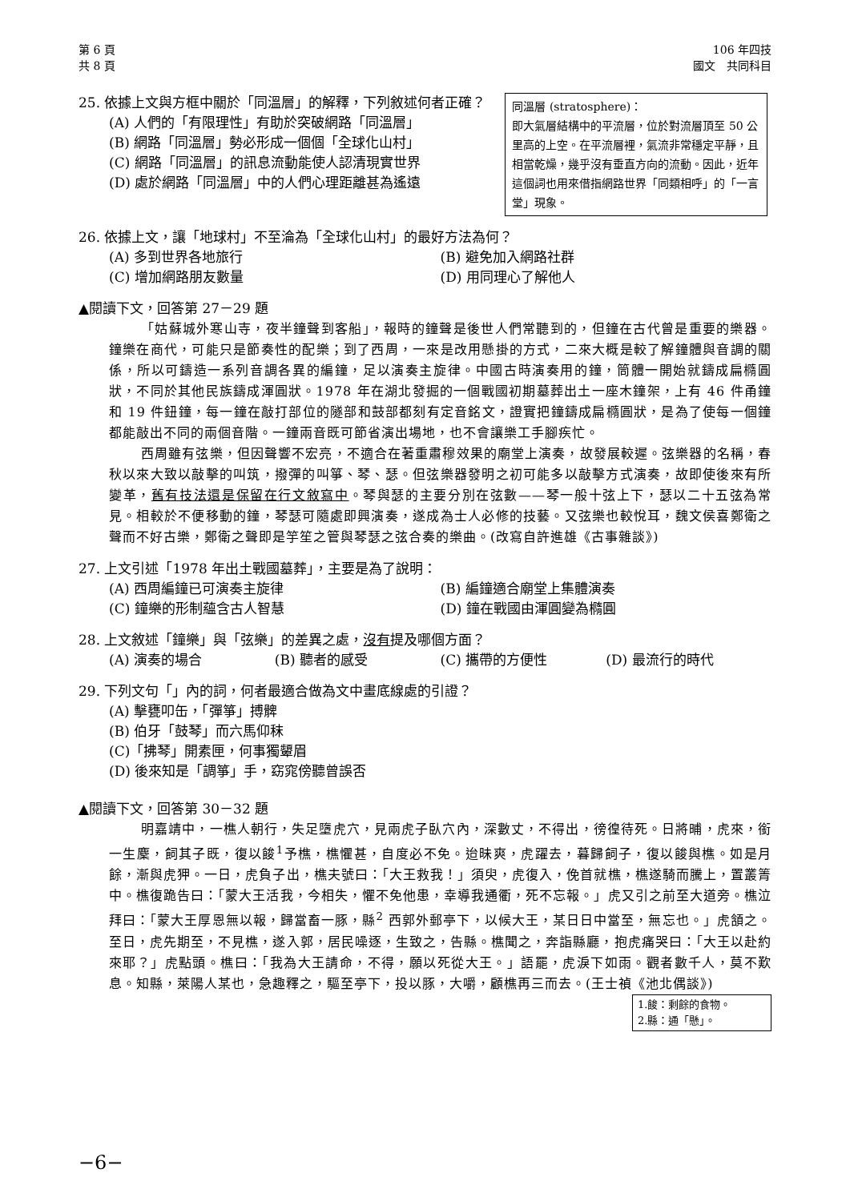第 6 頁
共 8 頁
106 年四技
國文　共同科目
25. 依據上文與方框中關於「同溫層」的解釋，下列敘述何者正確？
(A) 人們的「有限理性」有助於突破網路「同溫層」
(B) 網路「同溫層」勢必形成一個個「全球化山村」
(C) 網路「同溫層」的訊息流動能使人認清現實世界
(D) 處於網路「同溫層」中的人們心理距離甚為遙遠
同溫層 (stratosphere)：
即大氣層結構中的平流層，位於對流層頂至 50 公里高的上空。在平流層裡，氣流非常穩定平靜，且相當乾燥，幾乎沒有垂直方向的流動。因此，近年這個詞也用來借指網路世界「同類相呼」的「一言堂」現象。
26. 依據上文，讓「地球村」不至淪為「全球化山村」的最好方法為何？
(A) 多到世界各地旅行 (B) 避免加入網路社群 (C) 增加網路朋友數量 (D) 用同理心了解他人
▲閱讀下文，回答第 27－29 題
「姑蘇城外寒山寺，夜半鐘聲到客船」，報時的鐘聲是後世人們常聽到的，但鐘在古代曾是重要的樂器。鐘樂在商代，可能只是節奏性的配樂；到了西周，一來是改用懸掛的方式，二來大概是較了解鐘體與音調的關係，所以可鑄造一系列音調各異的編鐘，足以演奏主旋律。中國古時演奏用的鐘，筒體一開始就鑄成扁橢圓狀，不同於其他民族鑄成渾圓狀。1978 年在湖北發掘的一個戰國初期墓葬出土一座木鐘架，上有 46 件甬鐘和 19 件鈕鐘，每一鐘在敲打部位的隧部和鼓部都刻有定音銘文，證實把鐘鑄成扁橢圓狀，是為了使每一個鐘都能敲出不同的兩個音階。一鐘兩音既可節省演出場地，也不會讓樂工手腳疾忙。
西周雖有弦樂，但因聲響不宏亮，不適合在著重肅穆效果的廟堂上演奏，故發展較遲。弦樂器的名稱，春秋以來大致以敲擊的叫筑，撥彈的叫箏、琴、瑟。但弦樂器發明之初可能多以敲擊方式演奏，故即使後來有所變革，舊有技法還是保留在行文敘寫中。琴與瑟的主要分別在弦數——琴一般十弦上下，瑟以二十五弦為常見。相較於不便移動的鐘，琴瑟可隨處即興演奏，遂成為士人必修的技藝。又弦樂也較悅耳，魏文侯喜鄭衛之聲而不好古樂，鄭衛之聲即是竽笙之管與琴瑟之弦合奏的樂曲。(改寫自許進雄《古事雜談》)
27. 上文引述「1978 年出土戰國墓葬」，主要是為了說明：
(A) 西周編鐘已可演奏主旋律 (B) 編鐘適合廟堂上集體演奏 (C) 鐘樂的形制蘊含古人智慧 (D) 鐘在戰國由渾圓變為橢圓
28. 上文敘述「鐘樂」與「弦樂」的差異之處，沒有提及哪個方面？
(A) 演奏的場合 (B) 聽者的感受 (C) 攜帶的方便性 (D) 最流行的時代
29. 下列文句「」內的詞，何者最適合做為文中畫底線處的引證？
(A) 擊甕叩缶，「彈箏」搏髀
(B) 伯牙「鼓琴」而六馬仰秣
(C)「拂琴」開素匣，何事獨顰眉
(D) 後來知是「調箏」手，窈窕傍聽曾誤否
▲閱讀下文，回答第 30－32 題
明嘉靖中，一樵人朝行，失足墮虎穴，見兩虎子臥穴內，深數丈，不得出，徬徨待死。日將晡，虎來，銜一生麇，飼其子既，復以餕<sup>1</sup>予樵，樵懼甚，自度必不免。迨昧爽，虎躍去，暮歸飼子，復以餕與樵。如是月餘，漸與虎狎。一日，虎負子出，樵夫號曰：「大王救我！」須臾，虎復入，俛首就樵，樵遂騎而騰上，置叢箐中。樵復跪告曰：「蒙大王活我，今相失，懼不免他患，幸導我通衢，死不忘報。」虎又引之前至大道旁。樵泣拜曰：「蒙大王厚恩無以報，歸當畜一豚，縣<sup>2</sup> 西郭外郵亭下，以候大王，某日日中當至，無忘也。」虎頷之。至日，虎先期至，不見樵，遂入郭，居民噪逐，生致之，告縣。樵聞之，奔詣縣廳，抱虎痛哭曰：「大王以赴約來耶？」虎點頭。樵曰：「我為大王請命，不得，願以死從大王。」語罷，虎淚下如雨。觀者數千人，莫不歎息。知縣，萊陽人某也，急趣釋之，驅至亭下，投以豚，大嚼，顧樵再三而去。(王士禎《池北偶談》)
1.餕：剩餘的食物。
2.縣：通「懸」。
−6−